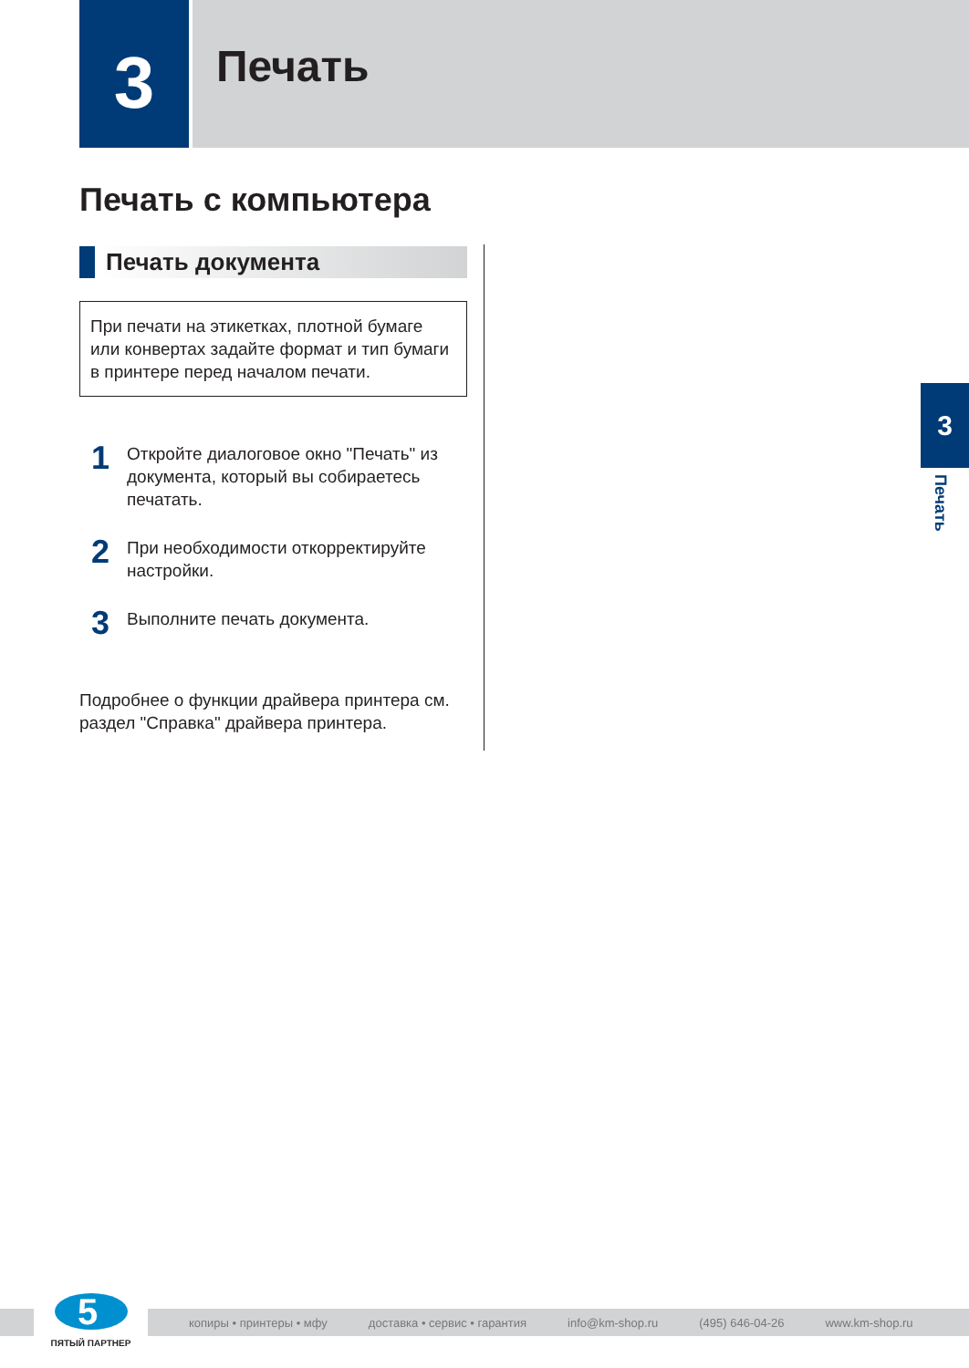3
Печать
Печать с компьютера
Печать документа
При печати на этикетках, плотной бумаге или конвертах задайте формат и тип бумаги в принтере перед началом печати.
1
Откройте диалоговое окно "Печать" из документа, который вы собираетесь печатать.
2
При необходимости откорректируйте настройки.
3
Выполните печать документа.
Подробнее о функции драйвера принтера см. раздел "Справка" драйвера принтера.
3
Печать
копиры • принтеры • мфу доставка • сервис • гарантия info@km-shop.ru (495) 646-04-26 www.km-shop.ru
5
ПЯТЫЙ ПАРТНЕР